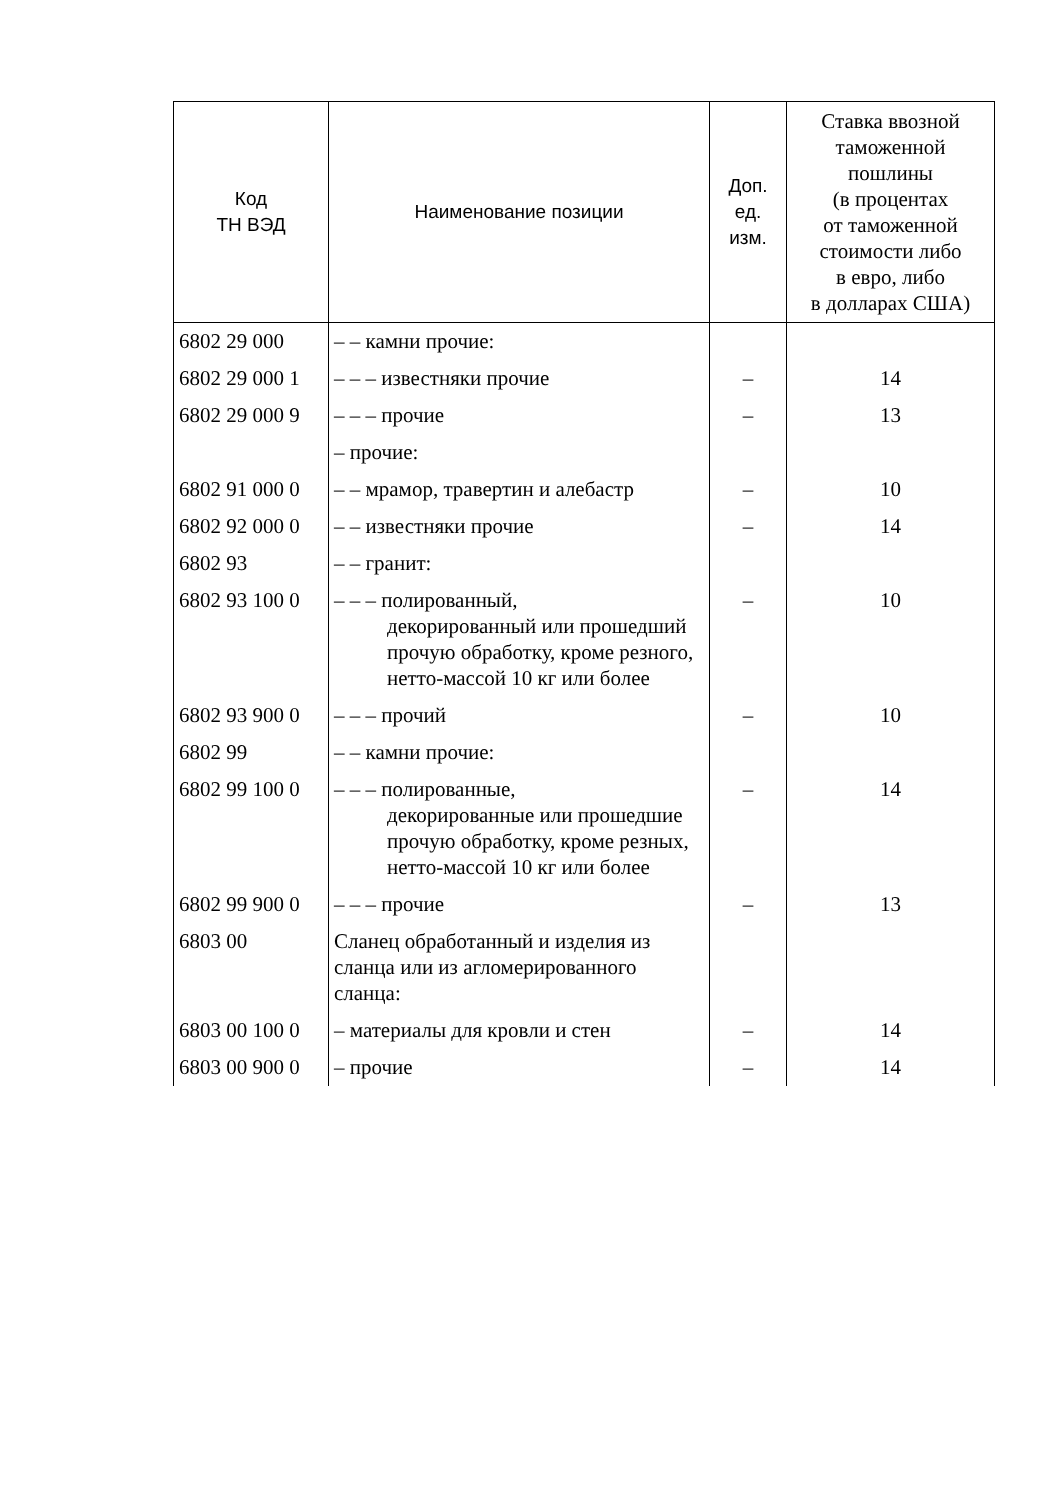| Код ТН ВЭД | Наименование позиции | Доп. ед. изм. | Ставка ввозной таможенной пошлины (в процентах от таможенной стоимости либо в евро, либо в долларах США) |
| --- | --- | --- | --- |
| 6802 29 000 | – – камни прочие: | | |
| 6802 29 000 1 | – – – известняки прочие | – | 14 |
| 6802 29 000 9 | – – – прочие | – | 13 |
| | – прочие: | | |
| 6802 91 000 0 | – – мрамор, травертин и алебастр | – | 10 |
| 6802 92 000 0 | – – известняки прочие | – | 14 |
| 6802 93 | – – гранит: | | |
| 6802 93 100 0 | – – – полированный, декорированный или прошедший прочую обработку, кроме резного, нетто-массой 10 кг или более | – | 10 |
| 6802 93 900 0 | – – – прочий | – | 10 |
| 6802 99 | – – камни прочие: | | |
| 6802 99 100 0 | – – – полированные, декорированные или прошедшие прочую обработку, кроме резных, нетто-массой 10 кг или более | – | 14 |
| 6802 99 900 0 | – – – прочие | – | 13 |
| 6803 00 | Сланец обработанный и изделия из сланца или из агломерированного сланца: | | |
| 6803 00 100 0 | – материалы для кровли и стен | – | 14 |
| 6803 00 900 0 | – прочие | – | 14 |